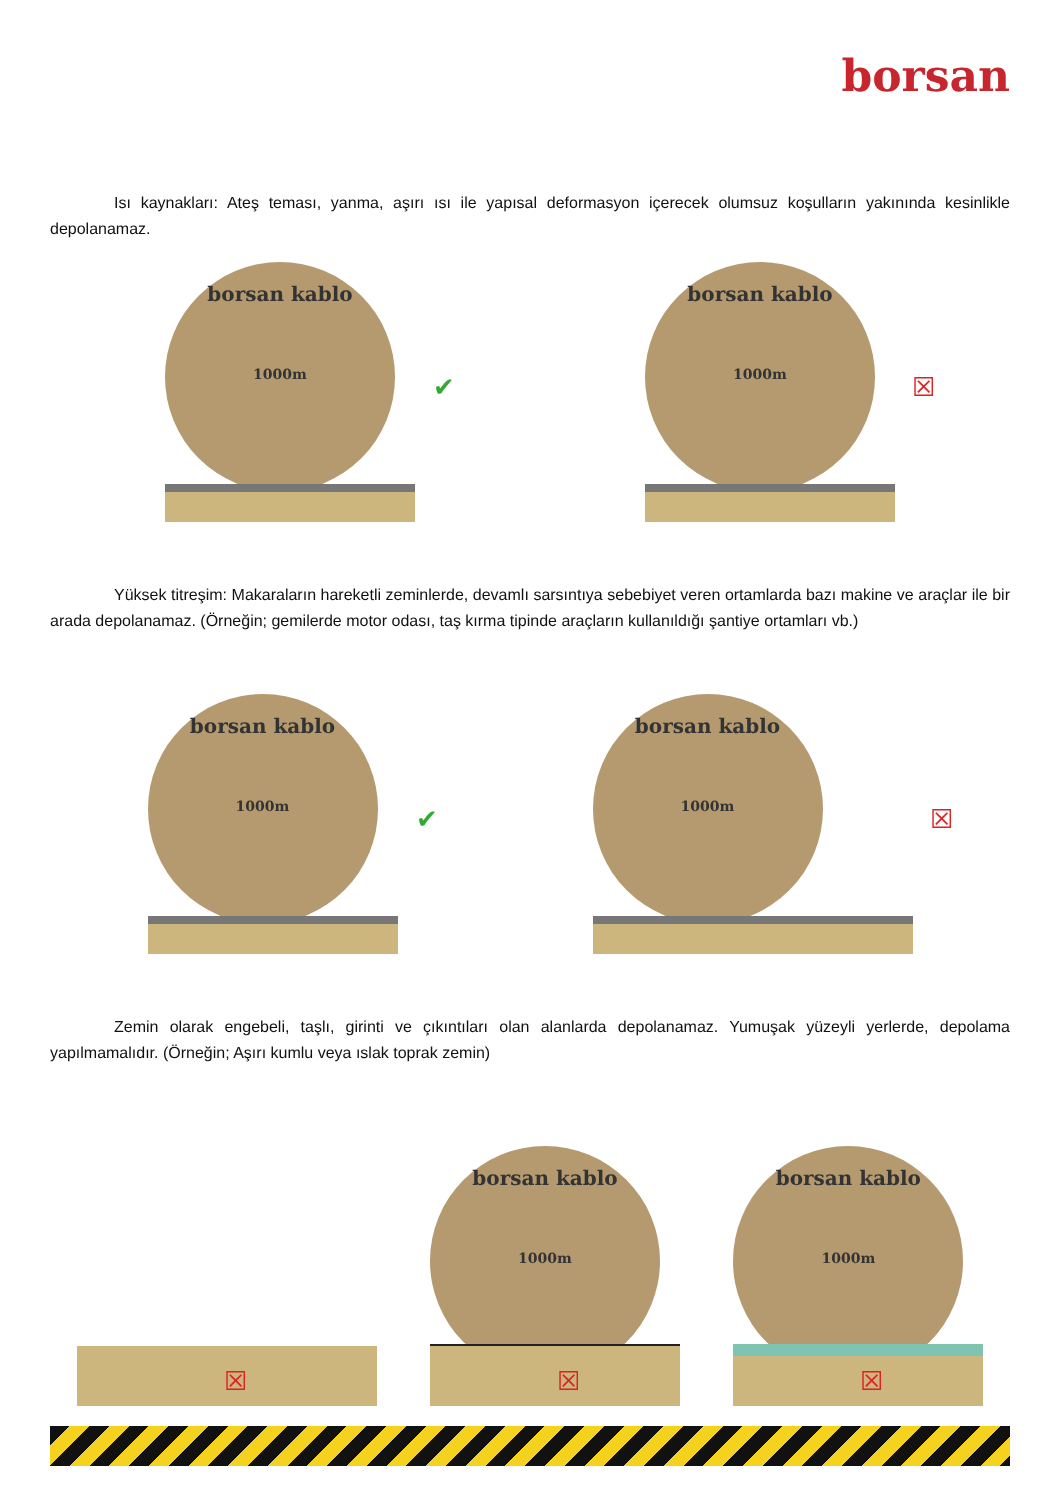borsan
Isı kaynakları: Ateş teması, yanma, aşırı ısı ile yapısal deformasyon içerecek olumsuz koşulların yakınında kesinlikle depolanamaz.
borsan kablo
1000m
✔
borsan kablo
1000m
☒
Yüksek titreşim: Makaraların hareketli zeminlerde, devamlı sarsıntıya sebebiyet veren ortamlarda bazı makine ve araçlar ile bir arada depolanamaz. (Örneğin; gemilerde motor odası, taş kırma tipinde araçların kullanıldığı şantiye ortamları vb.)
borsan kablo
1000m
✔
borsan kablo
1000m
☒
Zemin olarak engebeli, taşlı, girinti ve çıkıntıları olan alanlarda depolanamaz. Yumuşak yüzeyli yerlerde, depolama yapılmamalıdır. (Örneğin; Aşırı kumlu veya ıslak toprak zemin)
☒
borsan kablo
1000m
☒
borsan kablo
1000m
☒